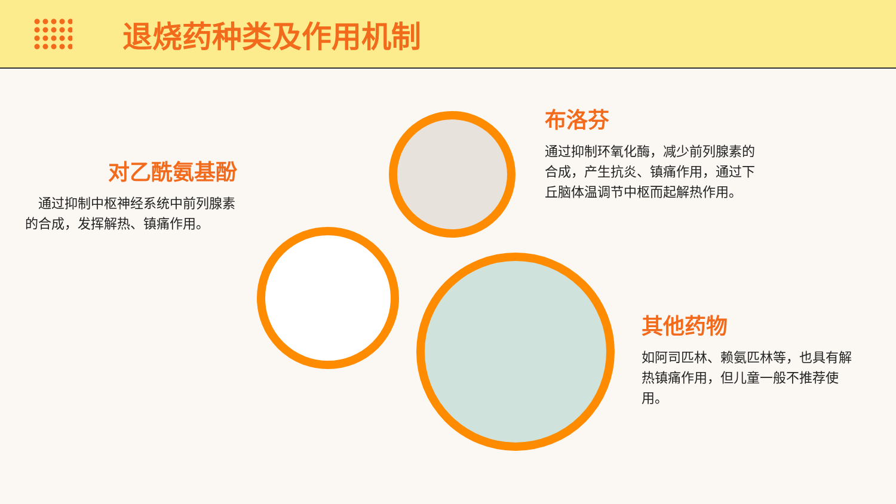退烧药种类及作用机制
对乙酰氨基酚
　通过抑制中枢神经系统中前列腺素的合成，发挥解热、镇痛作用。
布洛芬
通过抑制环氧化酶，减少前列腺素的合成，产生抗炎、镇痛作用，通过下丘脑体温调节中枢而起解热作用。
其他药物
如阿司匹林、赖氨匹林等，也具有解热镇痛作用，但儿童一般不推荐使用。